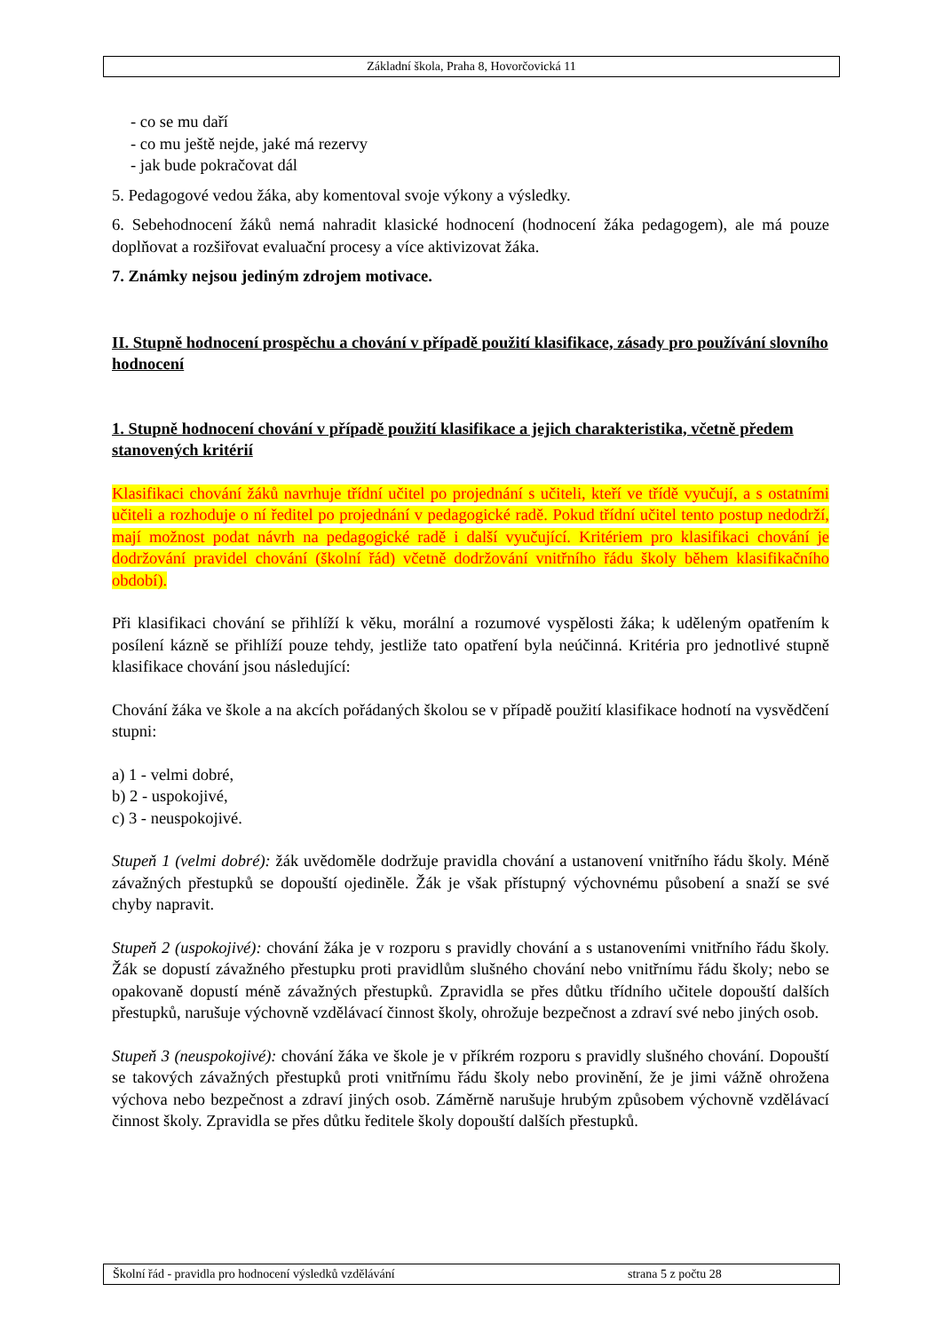Základní škola, Praha 8, Hovorčovická 11
- co se mu daří
- co mu ještě nejde, jaké má rezervy
- jak bude pokračovat dál
5. Pedagogové vedou žáka, aby komentoval svoje výkony a výsledky.
6. Sebehodnocení žáků nemá nahradit klasické hodnocení (hodnocení žáka pedagogem), ale má pouze doplňovat a rozšiřovat evaluační procesy a více aktivizovat žáka.
7. Známky nejsou jediným zdrojem motivace.
II. Stupně hodnocení prospěchu a chování v případě použití klasifikace, zásady pro používání slovního hodnocení
1. Stupně hodnocení chování v případě použití klasifikace a jejich charakteristika, včetně předem stanovených kritérií
Klasifikaci chování žáků navrhuje třídní učitel po projednání s učiteli, kteří ve třídě vyučují, a s ostatními učiteli a rozhoduje o ní ředitel po projednání v pedagogické radě. Pokud třídní učitel tento postup nedodrží, mají možnost podat návrh na pedagogické radě i další vyučující. Kritériem pro klasifikaci chování je dodržování pravidel chování (školní řád) včetně dodržování vnitřního řádu školy během klasifikačního období).
Při klasifikaci chování se přihlíží k věku, morální a rozumové vyspělosti žáka; k uděleným opatřením k posílení kázně se přihlíží pouze tehdy, jestliže tato opatření byla neúčinná. Kritéria pro jednotlivé stupně klasifikace chování jsou následující:
Chování žáka ve škole a na akcích pořádaných školou se v případě použití klasifikace hodnotí na vysvědčení stupni:
a) 1 - velmi dobré,
b) 2 - uspokojivé,
c) 3 - neuspokojivé.
Stupeň 1 (velmi dobré): žák uvědoměle dodržuje pravidla chování a ustanovení vnitřního řádu školy. Méně závažných přestupků se dopouští ojediněle. Žák je však přístupný výchovnému působení a snaží se své chyby napravit.
Stupeň 2 (uspokojivé): chování žáka je v rozporu s pravidly chování a s ustanoveními vnitřního řádu školy. Žák se dopustí závažného přestupku proti pravidlům slušného chování nebo vnitřnímu řádu školy; nebo se opakovaně dopustí méně závažných přestupků. Zpravidla se přes důtku třídního učitele dopouští dalších přestupků, narušuje výchovně vzdělávací činnost školy, ohrožuje bezpečnost a zdraví své nebo jiných osob.
Stupeň 3 (neuspokojivé): chování žáka ve škole je v příkrém rozporu s pravidly slušného chování. Dopouští se takových závažných přestupků proti vnitřnímu řádu školy nebo provinění, že je jimi vážně ohrožena výchova nebo bezpečnost a zdraví jiných osob. Záměrně narušuje hrubým způsobem výchovně vzdělávací činnost školy. Zpravidla se přes důtku ředitele školy dopouští dalších přestupků.
Školní řád - pravidla pro hodnocení výsledků vzdělávání strana 5 z počtu 28